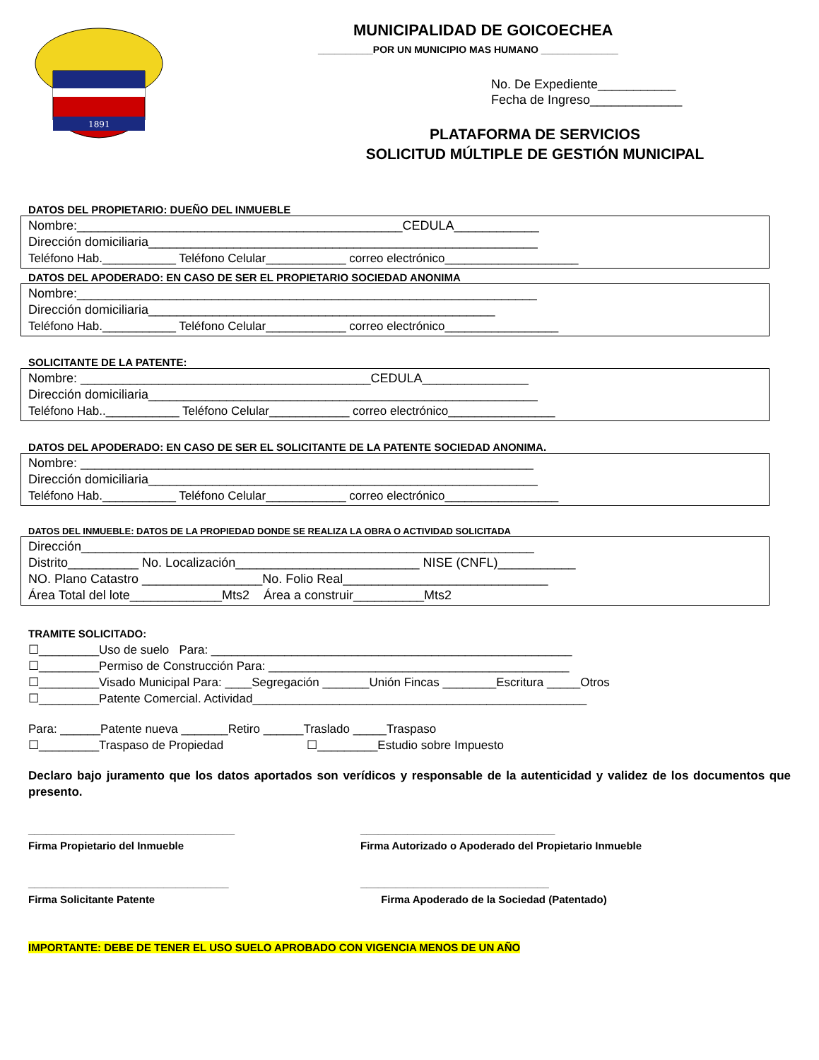1891
MUNICIPALIDAD DE GOICOECHEA
__________POR UN MUNICIPIO MAS HUMANO ______________
No. De Expediente___________
Fecha de Ingreso_____________
PLATAFORMA DE SERVICIOS
SOLICITUD MÚLTIPLE DE GESTIÓN MUNICIPAL
DATOS DEL PROPIETARIO: DUEÑO DEL INMUEBLE
Nombre:______________________________________________CEDULA____________
Dirección domiciliaria_______________________________________________________
Teléfono Hab.___________ Teléfono Celular____________ correo electrónico____________________
DATOS DEL APODERADO: EN CASO DE SER EL PROPIETARIO SOCIEDAD ANONIMA
Nombre:_________________________________________________________________
Dirección domiciliaria_________________________________________________
Teléfono Hab.___________ Teléfono Celular____________ correo electrónico_________________
SOLICITANTE DE LA PATENTE:
Nombre: _________________________________________CEDULA_______________
Dirección domiciliaria_______________________________________________________
Teléfono Hab..___________ Teléfono Celular____________ correo electrónico________________
DATOS DEL APODERADO: EN CASO DE SER EL SOLICITANTE DE LA PATENTE SOCIEDAD ANONIMA.
Nombre: ________________________________________________________________
Dirección domiciliaria_______________________________________________________
Teléfono Hab.___________ Teléfono Celular____________ correo electrónico_________________
DATOS DEL INMUEBLE: DATOS DE LA PROPIEDAD DONDE SE REALIZA LA OBRA O ACTIVIDAD SOLICITADA
Dirección________________________________________________________________
Distrito__________ No. Localización__________________________ NISE (CNFL)___________
NO. Plano Catastro _________________No. Folio Real_____________________________
Área Total del lote_____________Mts2 Área a construir__________Mts2
TRAMITE SOLICITADO:
☐_________Uso de suelo Para: ______________________________________________________
☐_________Permiso de Construcción Para: _____________________________________________
☐_________Visado Municipal Para: ____Segregación _______Unión Fincas ________Escritura _____Otros
☐_________Patente Comercial. Actividad__________________________________________________
Para: ______Patente nueva _______Retiro ______Traslado _____Traspaso
☐_________Traspaso de Propiedad ☐_________Estudio sobre Impuesto
Declaro bajo juramento que los datos aportados son verídicos y responsable de la autenticidad y validez de los documentos que presento.
___________________________________
Firma Propietario del Inmueble
_________________________________
Firma Autorizado o Apoderado del Propietario Inmueble
__________________________________
Firma Solicitante Patente
________________________________
Firma Apoderado de la Sociedad (Patentado)
IMPORTANTE: DEBE DE TENER EL USO SUELO APROBADO CON VIGENCIA MENOS DE UN AÑO